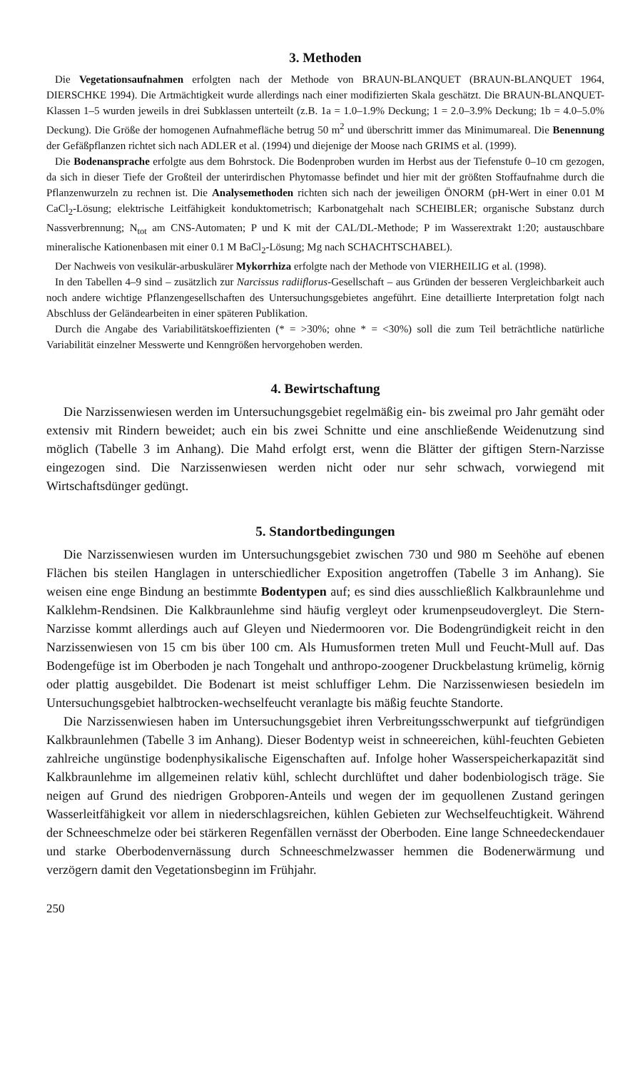3. Methoden
Die Vegetationsaufnahmen erfolgten nach der Methode von BRAUN-BLANQUET (BRAUN-BLANQUET 1964, DIERSCHKE 1994). Die Artmächtigkeit wurde allerdings nach einer modifizierten Skala geschätzt. Die BRAUN-BLANQUET-Klassen 1–5 wurden jeweils in drei Subklassen unterteilt (z.B. 1a = 1.0–1.9% Deckung; 1 = 2.0–3.9% Deckung; 1b = 4.0–5.0% Deckung). Die Größe der homogenen Aufnahmefläche betrug 50 m<sup>2</sup> und überschritt immer das Minimumareal. Die Benennung der Gefäßpflanzen richtet sich nach ADLER et al. (1994) und diejenige der Moose nach GRIMS et al. (1999).
Die Bodenansprache erfolgte aus dem Bohrstock. Die Bodenproben wurden im Herbst aus der Tiefenstufe 0–10 cm gezogen, da sich in dieser Tiefe der Großteil der unterirdischen Phytomasse befindet und hier mit der größten Stoffaufnahme durch die Pflanzenwurzeln zu rechnen ist. Die Analysemethoden richten sich nach der jeweiligen ÖNORM (pH-Wert in einer 0.01 M CaCl<sub>2</sub>-Lösung; elektrische Leitfähigkeit konduktometrisch; Karbonatgehalt nach SCHEIBLER; organische Substanz durch Nassverbrennung; N<sub>tot</sub> am CNS-Automaten; P und K mit der CAL/DL-Methode; P im Wasserextrakt 1:20; austauschbare mineralische Kationenbasen mit einer 0.1 M BaCl<sub>2</sub>-Lösung; Mg nach SCHACHTSCHABEL).
Der Nachweis von vesikulär-arbuskulärer Mykorrhiza erfolgte nach der Methode von VIERHEILIG et al. (1998).
In den Tabellen 4–9 sind – zusätzlich zur Narcissus radiiflorus-Gesellschaft – aus Gründen der besseren Vergleichbarkeit auch noch andere wichtige Pflanzengesellschaften des Untersuchungsgebietes angeführt. Eine detaillierte Interpretation folgt nach Abschluss der Geländearbeiten in einer späteren Publikation.
Durch die Angabe des Variabilitätskoeffizienten (* = >30%; ohne * = <30%) soll die zum Teil beträchtliche natürliche Variabilität einzelner Messwerte und Kenngrößen hervorgehoben werden.
4. Bewirtschaftung
Die Narzissenwiesen werden im Untersuchungsgebiet regelmäßig ein- bis zweimal pro Jahr gemäht oder extensiv mit Rindern beweidet; auch ein bis zwei Schnitte und eine anschließende Weidenutzung sind möglich (Tabelle 3 im Anhang). Die Mahd erfolgt erst, wenn die Blätter der giftigen Stern-Narzisse eingezogen sind. Die Narzissenwiesen werden nicht oder nur sehr schwach, vorwiegend mit Wirtschaftsdünger gedüngt.
5. Standortbedingungen
Die Narzissenwiesen wurden im Untersuchungsgebiet zwischen 730 und 980 m Seehöhe auf ebenen Flächen bis steilen Hanglagen in unterschiedlicher Exposition angetroffen (Tabelle 3 im Anhang). Sie weisen eine enge Bindung an bestimmte Bodentypen auf; es sind dies ausschließlich Kalkbraunlehme und Kalklehm-Rendsinen. Die Kalkbraunlehme sind häufig vergleyt oder krumenpseudovergleyt. Die Stern-Narzisse kommt allerdings auch auf Gleyen und Niedermooren vor. Die Bodengründigkeit reicht in den Narzissenwiesen von 15 cm bis über 100 cm. Als Humusformen treten Mull und Feucht-Mull auf. Das Bodengefüge ist im Oberboden je nach Tongehalt und anthropo-zoogener Druckbelastung krümelig, körnig oder plattig ausgebildet. Die Bodenart ist meist schluffiger Lehm. Die Narzissenwiesen besiedeln im Untersuchungsgebiet halbtrocken-wechselfeucht veranlagte bis mäßig feuchte Standorte.
Die Narzissenwiesen haben im Untersuchungsgebiet ihren Verbreitungsschwerpunkt auf tiefgründigen Kalkbraunlehmen (Tabelle 3 im Anhang). Dieser Bodentyp weist in schneereichen, kühl-feuchten Gebieten zahlreiche ungünstige bodenphysikalische Eigenschaften auf. Infolge hoher Wasserspeicherkapazität sind Kalkbraunlehme im allgemeinen relativ kühl, schlecht durchlüftet und daher bodenbiologisch träge. Sie neigen auf Grund des niedrigen Grobporen-Anteils und wegen der im gequollenen Zustand geringen Wasserleitfähigkeit vor allem in niederschlagsreichen, kühlen Gebieten zur Wechselfeuchtigkeit. Während der Schneeschmelze oder bei stärkeren Regenfällen vernässt der Oberboden. Eine lange Schneedeckendauer und starke Oberbodenvernässung durch Schneeschmelzwasser hemmen die Bodenerwärmung und verzögern damit den Vegetationsbeginn im Frühjahr.
250